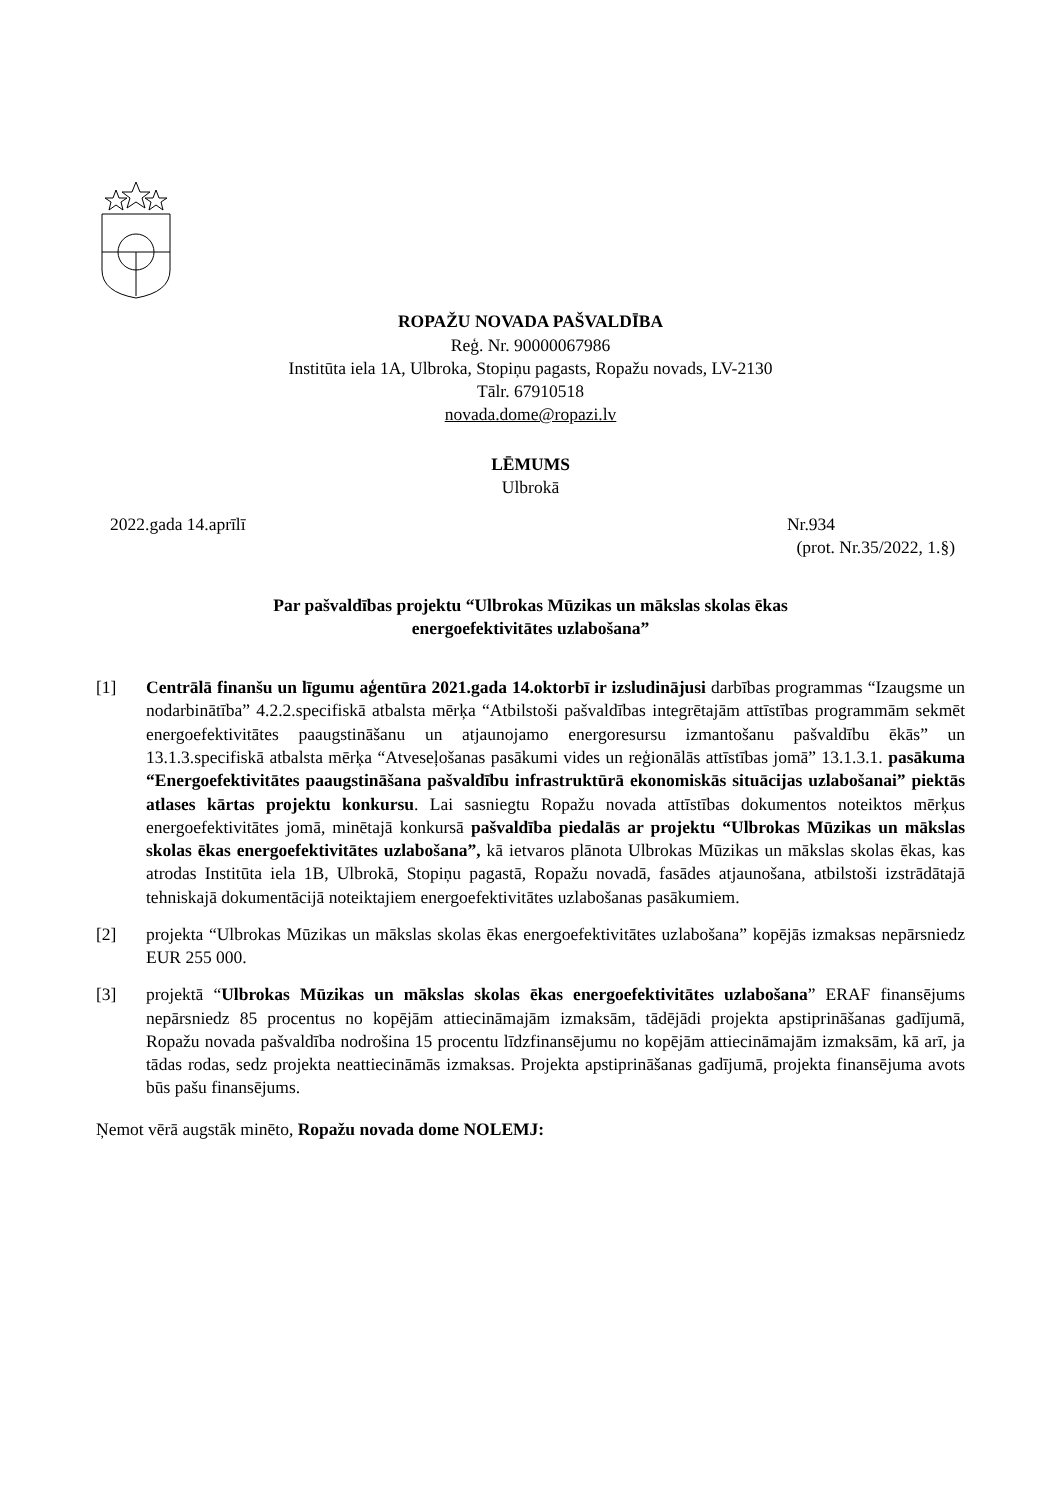ROPAŽU NOVADA PAŠVALDĪBA
Reģ. Nr. 90000067986
Institūta iela 1A, Ulbroka, Stopiņu pagasts, Ropažu novads, LV-2130
Tālr. 67910518
novada.dome@ropazi.lv
LĒMUMS
Ulbrokā
2022.gada 14.aprīlī Nr.934
(prot. Nr.35/2022, 1.§)
Par pašvaldības projektu “Ulbrokas Mūzikas un mākslas skolas ēkas
energoefektivitātes uzlabošana”
[1] Centrālā finanšu un līgumu aģentūra 2021.gada 14.oktorbī ir izsludinājusi darbības programmas “Izaugsme un nodarbinātība” 4.2.2.specifiskā atbalsta mērķa “Atbilstoši pašvaldības integrētajām attīstības programmām sekmēt energoefektivitātes paaugstināšanu un atjaunojamo energoresursu izmantošanu pašvaldību ēkās” un 13.1.3.specifiskā atbalsta mērķa “Atveseļošanas pasākumi vides un reģionālās attīstības jomā” 13.1.3.1. pasākuma “Energoefektivitātes paaugstināšana pašvaldību infrastruktūrā ekonomiskās situācijas uzlabošanai” piektās atlases kārtas projektu konkursu. Lai sasniegtu Ropažu novada attīstības dokumentos noteiktos mērķus energoefektivitātes jomā, minētajā konkursā pašvaldība piedalās ar projektu “Ulbrokas Mūzikas un mākslas skolas ēkas energoefektivitātes uzlabošana”, kā ietvaros plānota Ulbrokas Mūzikas un mākslas skolas ēkas, kas atrodas Institūta iela 1B, Ulbrokā, Stopiņu pagastā, Ropažu novadā, fasādes atjaunošana, atbilstoši izstrādātajā tehniskajā dokumentācijā noteiktajiem energoefektivitātes uzlabošanas pasākumiem.
[2] projekta “Ulbrokas Mūzikas un mākslas skolas ēkas energoefektivitātes uzlabošana” kopējās izmaksas nepārsniedz EUR 255 000.
[3] projektā “Ulbrokas Mūzikas un mākslas skolas ēkas energoefektivitātes uzlabošana” ERAF finansējums nepārsniedz 85 procentus no kopējām attiecināmajām izmaksām, tādējādi projekta apstiprināšanas gadījumā, Ropažu novada pašvaldība nodrošina 15 procentu līdzfinansējumu no kopējām attiecināmajām izmaksām, kā arī, ja tādas rodas, sedz projekta neattiecināmās izmaksas. Projekta apstiprināšanas gadījumā, projekta finansējuma avots būs pašu finansējums.
Ņemot vērā augstāk minēto, Ropažu novada dome NOLEMJ: